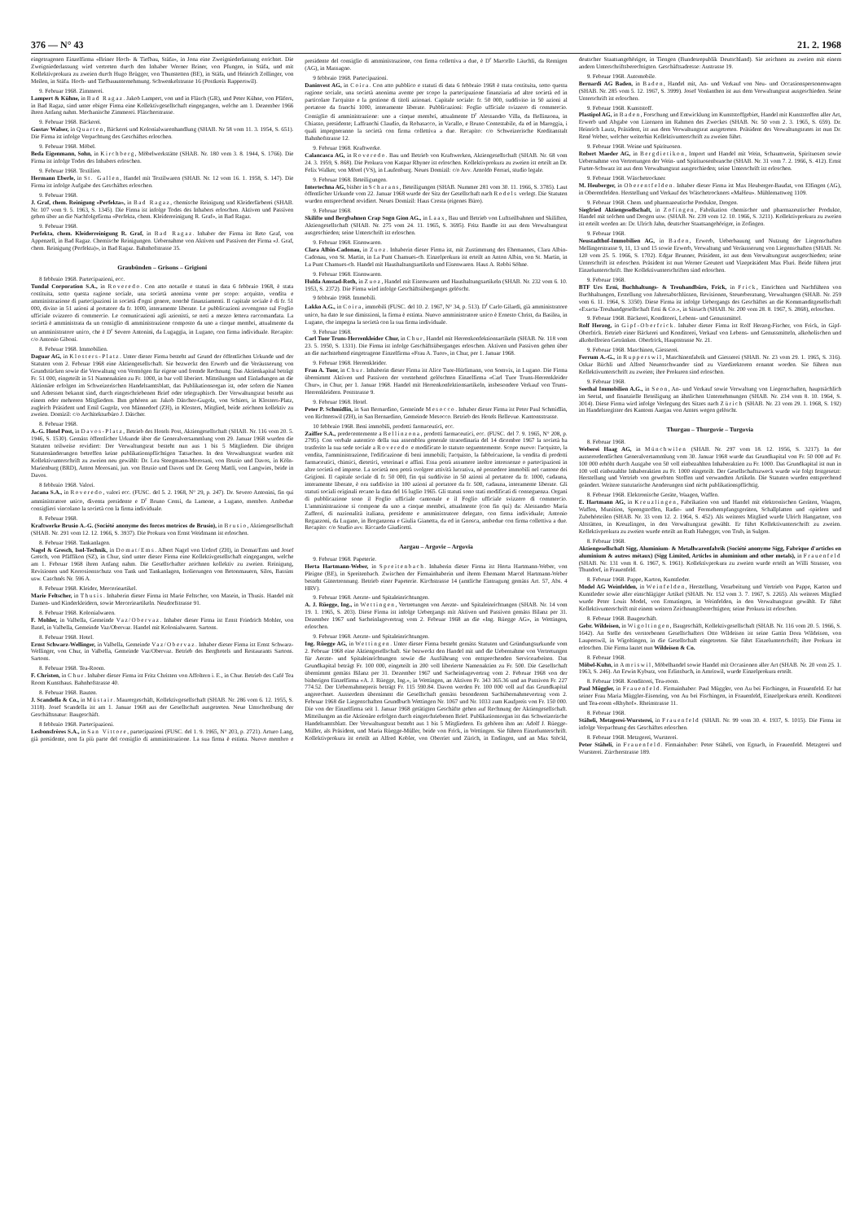376 — N° 43 21. 2. 1968
eingetragenen Einzelfirma «Briner Hoch- & Tiefbau, Stäfa», in Jona eine Zweigniederlassung errichtet. Die Zweigniederlassung wird vertreten durch den Inhaber Werner Briner, von Pfungen, in Stäfa, und mit Kollektivprokura zu zweien durch Hugo Brügger, von Thunstetten (BE), in Stäfa, und Heinrich Zollinger, von Meilen, in Stäfa. Hoch- und Tiefbauunternehmung. Schwenkelstrasse 16 (Postkreis Rapperswil).
9. Februar 1968. Zimmerei.
Lampert & Kühne, in Bad Ragaz. Jakob Lampert, von und in Fläsch (GR), und Peter Kühne, von Pfäfers, in Bad Ragaz, sind unter obiger Firma eine Kollektivgesellschaft eingegangen, welche am 1. Dezember 1966 ihren Anfang nahm. Mechanische Zimmerei. Fläscherstrasse.
9. Februar 1968. Bäckerei.
Gustav Walser, in Quarten, Bäckerei und Kolonialwarenhandlung (SHAB. Nr 58 vom 11. 3. 1954, S. 651). Die Firma ist infolge Verpachtung des Geschäftes erloschen.
9. Februar 1968. Möbel.
Beda Eigenmann, Sohn, in Kirchberg, Möbelwerkstätte (SHAB. Nr. 180 vom 3. 8. 1944, S. 1766). Die Firma ist infolge Todes des Inhabers erloschen.
9. Februar 1968. Textilien.
Hermann Eberle, in St. Gallen, Handel mit Textilwaren (SHAB. Nr. 12 vom 16. 1. 1958, S. 147). Die Firma ist infolge Aufgabe des Geschäftes erloschen.
9. Februar 1968.
J. Graf, chem. Reinigung «Perfekta», in Bad Ragaz, chemische Reinigung und Kleiderfärberei (SHAB. Nr. 107 vom 9. 5. 1963, S. 1345). Die Firma ist infolge Todes des Inhabers erloschen. Aktiven und Passiven gehen über an die Nachfolgefirma «Perfekta, chem. Kleiderreinigung R. Graf», in Bad Ragaz.
9. Februar 1968.
Perfekta, chem. Kleiderreinigung R. Graf, in Bad Ragaz. Inhaber der Firma ist Reto Graf, von Appenzell, in Bad Ragaz. Chemische Reinigungen. Uebernahme von Aktiven und Passiven der Firma «J. Graf, chem. Reinigung (Perfekta)», in Bad Ragaz. Bahnhofstrasse 35.
Graubünden – Grisons – Grigioni
8 febbraio 1968. Partecipazioni, ecc.
Tundal Corporation S.A., in Roveredo. Con atto notarile e statuti in data 6 febbraio 1968, è stata costituita, sotto questa ragione sociale, una società anonima vente per scopo: acquisto, vendita e amministrazione di partecipazioni in società d'ogni genere, nonchè finanziamenti. Il capitale sociale è di fr. 51 000, diviso in 51 azioni al portatore da fr. 1000, interamente liberate. Le pubblicazioni avvengono sul Foglio ufficiale svizzero di commercio. Le comunicazioni agli azionisti, se noti a mezzo lettera raccomandata. La società è amministrata da un consiglio di amministrazione composto da uno a cinque membri, attualmente da un amministratore unico, che è D<sup>r</sup> Severo Antonini, da Lugaggia, in Lugano, con firma individuale. Recapito: c/o Antonio Giboni.
8. Februar 1968. Immobilien.
Daguar AG, in Klosters-Platz. Unter dieser Firma besteht auf Grund der öffentlichen Urkunde und der Statuten vom 2. Februar 1968 eine Aktiengesellschaft. Sie bezweckt den Erwerb und die Veräusserung von Grundstücken sowie die Verwaltung von Vermögen für eigene und fremde Rechnung. Das Aktienkapital beträgt Fr. 51 000, eingeteilt in 51 Namenaktien zu Fr. 1000, in bar voll liberiert. Mitteilungen und Einladungen an die Aktionäre erfolgen im Schweizerischen Handelsamtsblatt, das Publikationsorgan ist, oder sofern die Namen und Adressen bekannt sind, durch eingeschriebenen Brief oder telegraphisch. Der Verwaltungsrat besteht aus einem oder mehreren Mitgliedern. Ihm gehören an: Jakob Däscher-Gugolz, von Schiers, in Klosters-Platz, zugleich Präsident und Emil Gugolz, von Männedorf (ZH), in Klosters, Mitglied, beide zeichnen kollektiv zu zweien. Domizil: c/o Architekturbüro J. Däscher.
8. Februar 1968.
A.-G. Hotel Post, in Davos-Platz, Betrieb des Hotels Post, Aktiengesellschaft (SHAB. Nr. 116 vom 20. 5. 1946, S. 1530). Gemäss öffentlicher Urkunde über die Generalversammlung vom 29. Januar 1968 wurden die Statuten teilweise revidiert: Der Verwaltungsrat besteht nun aus 1 bis 5 Mitgliedern. Die übrigen Statutenänderungen betreffen keine publikationspflichtigen Tatsachen. In den Verwaltungsrat wurden mit Kollektivunterschrift zu zweien neu gewählt: Dr. Lea Steegmann-Morosani, von Brusio und Davos, in Köln-Marienburg (BRD), Anton Morosani, jun. von Brusio und Davos und Dr. Georg Mattli, von Langwies, beide in Davos.
8 febbraio 1968. Valori.
Jacana S.A., in Roveredo, valori ecc. (FUSC. del 5. 2. 1968, N° 29, p. 247). Dr. Severo Antonini, fin qui amministratore unico, diventa presidente e D<sup>r</sup> Bruno Censi, da Lamone, a Lugano, membro. Ambedue consiglieri vincolano la società con la firma individuale.
8. Februar 1968.
Kraftwerke Brusio A.-G. (Société anonyme des forces motrices de Brusio), in Brusio, Aktiengesellschaft (SHAB. Nr. 291 vom 12. 12. 1966, S. 3937). Die Prokura von Ernst Weidmann ist erloschen.
8. Februar 1968. Tankanlagen.
Nagel & Gresch, Isol-Technik, in Domat/Ems. Albert Nagel von Urdorf (ZH), in Domat/Ems und Josef Gresch, von Pfäffikon (SZ), in Chur, sind unter dieser Firma eine Kollektivgesellschaft eingegangen, welche am 1. Februar 1968 ihren Anfang nahm. Die Gesellschafter zeichnen kollektiv zu zweien. Reinigung, Revisionen und Korrosionsschutz von Tank und Tankanlagen, Isolierungen von Betonmauern, Silos, Bassins usw. Caschnés Nr. 596 A.
8. Februar 1968. Kleider, Mercerieartikel.
Marie Feltscher, in Thusis. Inhaberin dieser Firma ist Marie Feltscher, von Masein, in Thusis. Handel mit Damen- und Kinderkleidern, sowie Mercerieartikeln. Neudorfstrasse 91.
8. Februar 1968. Kolonialwaren.
F. Mohler, in Valbella, Gemeinde Vaz/Obervaz. Inhaber dieser Firma ist Ernst Friedrich Mohler, von Basel, in Valbella, Gemeinde Vaz/Obervaz. Handel mit Kolonialwaren. Sartons.
8. Februar 1968. Hotel.
Ernst Schwarz-Wellinger, in Valbella, Gemeinde Vaz/Obervaz. Inhaber dieser Firma ist Ernst Schwarz-Wellinger, von Chur, in Valbella, Gemeinde Vaz/Obervaz. Betrieb des Berghotels und Restaurants Sartons. Sartons.
8. Februar 1968. Tea-Room.
F. Christen, in Chur. Inhaber dieser Firma ist Fritz Christen von Affoltern i. E., in Chur. Betrieb des Café Tea Room Kunsthaus. Bahnhofstrasse 40.
8. Februar 1968. Bauten.
J. Scandella & Co., in Müstair. Maurergeschäft, Kollektivgesellschaft (SHAB. Nr. 286 vom 6. 12. 1955, S. 3118). Josef Scandella ist am 1. Januar 1968 aus der Gesellschaft ausgetreten. Neue Umschreibung der Geschäftsnatur: Baugeschäft.
8 febbraio 1968. Partecipazioni.
Lesbonsfrères S.A., in San Vittore, partecipazioni (FUSC. del 1. 9. 1965, N° 203, p. 2721). Arturo Lang, già presidente, non fa più parte del consiglio di amministrazione. La sua firma è estinta. Nuovo membro e presidente del consiglio di amministrazione, con firma collettiva a due, è D<sup>r</sup> Marcello Läuchli, da Remigen (AG), in Massagno.
9 febbraio 1968. Partecipazioni.
Daninvest AG, in Coira. Con atto pubblico e statuti di data 6 febbraio 1968 è stata costituita, sotto questa ragione sociale, una società anonima avente per scopo la partecipazione finanziaria ad altre società ed in particolare l'acquisto e la gestione di titoli azionari. Capitale sociale: fr. 50 000, suddiviso in 50 azioni al portatore da franchi 1000, interamente liberate. Pubblicazioni: Foglio ufficiale svizzero di commercio. Consiglio di amministrazione: uno a cinque membri, attualmente D<sup>r</sup> Alessandro Villa, da Bellinzona, in Chiasso, presidente; Laffranchi Claudio, da Robasacco, in Vacallo, e Bruno Contestabile, da ed in Maroggia, i quali impegneranno la società con firma collettiva a due. Recapito: c/o Schweizerische Kreditanstalt Bahnhofstrasse 12.
9. Februar 1968. Kraftwerke.
Calancasca AG, in Roveredo. Bau und Betrieb von Kraftwerken, Aktiengesellschaft (SHAB. Nr. 68 vom 24. 3. 1959, S. 868). Die Prokura von Kaspar Rhyner ist erloschen. Kollektivprokura zu zweien ist erteilt an Dr. Felix Walker, von Mörel (VS), in Laufenburg. Neues Domizil: c/o Avv. Arnoldo Ferrari, studio legale.
9. Februar 1968. Beteiligungen.
Intertechna AG, bisher in Scharans, Beteiligungen (SHAB. Nummer 281 vom 30. 11. 1966, S. 3785). Laut öffentlicher Urkunde vom 22. Januar 1968 wurde der Sitz der Gesellschaft nach Rodels verlegt. Die Statuten wurden entsprechend revidiert. Neues Domizil: Haus Cresta (eigenes Büro).
9. Februar 1968.
Skilifte und Bergbahnen Crap Sogn Gion AG., in Laax, Bau und Betrieb von Luftseilbahnen und Skiliften, Aktiengesellschaft (SHAB. Nr. 275 vom 24. 11. 1965, S. 3695). Fritz Bandle ist aus dem Verwaltungsrat ausgeschieden; seine Unterschrift ist erloschen.
9. Februar 1968. Eisenwaren.
Clara Albin-Cadonau, in Zuoz. Inhaberin dieser Firma ist, mit Zustimmung des Ehemannes, Clara Albin-Cadonau, von St. Martin, in La Punt Chamues-ch. Einzelprokura ist erteilt an Anton Albin, von St. Martin, in La Punt Chamues-ch. Handel mit Haushaltungsartikeln und Eisenwaren. Haus A. Robbi Söhne.
9. Februar 1968. Eisenwaren.
Hulda Amstad-Roth, in Zuoz, Handel mit Eisenwaren und Haushaltungsartikeln (SHAB. Nr. 232 vom 6. 10. 1953, S. 2372). Die Firma wird infolge Geschäftsüberganges gelöscht.
9 febbraio 1968. Immobili.
Lakko A.G., in Coira, immobili (FUSC. del 10. 2. 1967, N° 34, p. 513). D<sup>r</sup> Carlo Gilardi, già amministratore unico, ha dato le sue dimissioni, la firma è estinta. Nuovo amministratore unico è Ernesto Christ, da Basilea, in Lugano, che impegna la società con la sua firma individuale.
9. Februar 1968.
Carl Tuor Truns-Herrenkleider Chur, in Chur, Handel mit Herrenkonfektionsartikeln (SHAB. Nr. 118 vom 23. 5. 1950, S. 1331). Die Firma ist infolge Geschäftsüberganges erloschen. Aktiven und Passiven gehen über an die nachstehend eingetragene Einzelfirma «Frau A. Tuor», in Chur, per 1. Januar 1968.
9. Februar 1968. Herrenkleider.
Frau A. Tuor, in Chur. Inhaberin dieser Firma ist Alice Tuor-Hürlimann, von Somvix, in Lugano. Die Firma übernimmt Aktiven und Passiven der vorstehend gelöschten Einzelfirma «Carl Tuor Truns-Herrenkleider Chur», in Chur, per 1. Januar 1968. Handel mit Herrenkonfektionsartikeln, insbesondere Verkauf von Truns-Herrenkleidern. Poststrasse 9.
9. Februar 1968. Hotel.
Peter P. Schmidlin, in San Bernardino, Gemeinde Mesocco. Inhaber dieser Firma ist Peter Paul Schmidlin, von Richterswil (ZH), in San Bernardino, Gemeinde Mesocco. Betrieb des Hotels Bellevue. Kantonsstrasse.
10 febbraio 1968. Beni immobili, prodotti farmaceutici, ecc.
Zaiffer S.A., predecentemente a Bellinzona, prodotti farmaceutici, ecc. (FUSC. del 7. 9. 1965, N° 208, p. 2795). Con verbale autentico della sua assemblea generale straordinaria del 14 dicembre 1967 la società ha trasferito la sua sede sociale a Roveredo e modificato lo statuto seguentemente. Scopo nuovo: l'acquisto, la vendita, l'amministrazione, l'edificazione di beni immobili; l'acquisto, la fabbricazione, la vendita di prodotti farmaceutici, chimici, dietetici, veterinari e affini. Essa potrà assumere inoltre intressenze o partecipazioni in altre società od imprese. La società non potrà svolgere attività lucrativa, nè possedere immobili nel cantone dei Grigioni. Il capitale sociale di fr. 50 000, fin qui suddiviso in 50 azioni al portatore da fr. 1000, cadauna, interamente liberate, è ora suddiviso in 100 azioni al portatore da fr. 500, cadauna, interamente liberate. Gli statuti sociali originali recano la data del 16 luglio 1965. Gli statuti sono stati modificati di conseguenza. Organi di pubblicazione sono il Foglio ufficiale cantonale e il Foglio ufficiale svizzero di commercio. L'amministrazione si compone da uno a cinque membri, attualmente (con fin qui) da: Alessandro Maria Zafferri, di nazionalità italiana, presidente e amministratore delegato, con firma individuale; Antonio Regazzoni, da Lugano, in Breganzona e Giulia Gianetta, da ed in Gnosca, ambedue con firma collettiva a due. Recapito: c/o Studio avv. Riccardo Giudicetti.
Aargau – Argovie – Argovia
9. Februar 1968. Papeterie.
Herta Hartmann-Weber, in Spreitenbach. Inhaberin dieser Firma ist Herta Hartmann-Weber, von Pleigne (BE), in Spreitenbach. Zwischen der Firmainhaberin und ihrem Ehemann Marcel Hartmann-Weber besteht Gütertrennung. Betrieb einer Papeterie. Kirchstrasse 14 (amtliche Eintragung gemäss Art. 57, Abs. 4 HRV).
9. Februar 1968. Aerzte- und Spitaleinrichtungen.
A. J. Rüegge, Ing., in Wettingen, Vertretungen von Aerzte- und Spitaleinrichtungen (SHAB. Nr. 14 vom 19. 1. 1965, S. 203). Diese Firma ist infolge Uebergangs mit Aktiven und Passiven gemäss Bilanz per 31. Dezember 1967 und Sacheinlagevertrag vom 2. Februar 1968 an die «Ing. Rüegge AG», in Wettingen, erloschen.
9. Februar 1968. Aerzte- und Spitaleinrichtungen.
Ing. Rüegge AG, in Wettingen. Unter dieser Firma besteht gemäss Statuten und Gründungsurkunde vom 2. Februar 1968 eine Aktiengesellschaft. Sie bezweckt den Handel mit und die Uebernahme von Vertretungen für Aerzte- und Spitaleinrichtungen sowie die Ausführung von entsprechenden Servicearbeiten. Das Grundkapital beträgt Fr. 100 000, eingeteilt in 200 voll liberierte Namenaktien zu Fr. 500. Die Gesellschaft übernimmt gemäss Bilanz per 31. Dezember 1967 und Sacheinlagevertrag vom 2. Februar 1968 von der bisherigen Einzelfirma «A. J. Rüegge, Ing.», in Wettingen, an Aktiven Fr. 343 365.36 und an Passiven Fr. 227 774.52. Der Uebernahmepreis beträgt Fr. 115 590.84. Davon werden Fr. 100 000 voll auf das Grundkapital angerechnet. Ausserdem übernimmt die Gesellschaft gemäss besonderem Sachübernahmevertrag vom 2. Februar 1968 die Liegenschaften Grundbuch Wettingen Nr. 1067 und Nr. 1033 zum Kaufpreis von Fr. 150 000. Die von der Einzelfirma seit 1. Januar 1968 getätigten Geschäfte gehen auf Rechnung der Aktiengesellschaft. Mitteilungen an die Aktionäre erfolgen durch eingeschriebenen Brief. Publikationsorgan ist das Schweizerische Handelsamtsblatt. Der Verwaltungsrat besteht aus 1 bis 5 Mitgliedern. Es gehören ihm an: Adolf J. Rüegge-Müller, als Präsident, und Maria Rüegge-Müller, beide von Frick, in Wettingen. Sie führen Einzelunterschrift. Kollektivprokura ist erteilt an Alfred Kobler, von Oberriet und Zürich, in Endingen, und an Max Stöckl, deutscher Staatsangehöriger, in Tiengen (Bundesrepublik Deutschland). Sie zeichnen zu zweien mit einem andern Unterschriftsberechtigten. Geschäftsadresse: Austrasse 19.
9. Februar 1968. Automobile.
Bernardi AG Baden, in Baden, Handel mit, An- und Verkauf von Neu- und Occasionspersonenwagen (SHAB. Nr. 285 vom 5. 12. 1967, S. 3999). Josef Vonlanthen ist aus dem Verwaltungsrat ausgeschieden. Seine Unterschrift ist erloschen.
9. Februar 1968. Kunststoff.
Plastipol AG, in Baden, Forschung und Entwicklung im Kunststoffgebiet, Handel mit Kunststoffen aller Art, Erwerb und Abgabe von Lizenzen im Rahmen des Zweckes (SHAB. Nr. 50 vom 2. 3. 1965, S. 659). Dr. Heinrich Lautz, Präsident, ist aus dem Verwaltungsrat ausgetreten. Präsident des Verwaltungsrates ist nun Dr. René Weber, welcher weiterhin Kollektivunterschrift zu zweien führt.
9. Februar 1968. Weine und Spirituosen.
Robert Maeder AG, in Bergdietikon, Import und Handel mit Wein, Schaumwein, Spirituosen sowie Uebernahme von Vertretungen der Wein- und Spirituosenbranche (SHAB. Nr. 31 vom 7. 2. 1966, S. 412). Ernst Furter-Schwarz ist aus dem Verwaltungsrat ausgeschieden; seine Unterschrift ist erloschen.
9. Februar 1968. Wäschetrockner.
M. Heuberger, in Oberentfelden. Inhaber dieser Firma ist Max Heuberger-Baudat, von Elfingen (AG), in Oberentfelden. Herstellung und Verkauf des Wäschetrockners «MaHeu». Mühlemattweg 1109.
9. Februar 1968. Chem. und pharmazeutische Produkte, Drogen.
Siegfried Aktiengesellschaft, in Zofingen, Fabrikation chemischer und pharmazeutischer Produkte, Handel mit solchen und Drogen usw. (SHAB. Nr. 239 vom 12. 10. 1966, S. 3211). Kollektivprokura zu zweien ist erteilt worden an: Dr. Ulrich Jahn, deutscher Staatsangehöriger, in Zofingen.
9. Februar 1968.
Neustadthof-Immobilien AG, in Baden, Erwerb, Ueberbauung und Nutzung der Liegenschaften Mellingerstrasse 9, 11, 13 und 15 sowie Erwerb, Verwaltung und Veräusserung von Liegenschaften (SHAB. Nr. 120 vom 25. 5. 1966, S. 1702). Edgar Brunner, Präsident, ist aus dem Verwaltungsrat ausgeschieden; seine Unterschrift ist erloschen. Präsident ist nun Werner Greutert und Vizepräsident Max Fluri. Beide führen jetzt Einzelunterschrift. Ihre Kollektivunterschriften sind erloschen.
9. Februar 1968.
BTF Urs Erni, Buchhaltungs- & Treuhandbüro, Frick, in Frick, Einrichten und Nachführen von Buchhaltungen, Erstellung von Jahresabschlüssen, Revisionen, Steuerberatung, Verwaltungen (SHAB. Nr. 259 vom 6. 11. 1964, S. 3350). Diese Firma ist infolge Uebergangs des Geschäftes an die Kommanditgesellschaft «Exacta-Treuhandgesellschaft Erni & Co.», in Sissach (SHAB. Nr. 200 vom 28. 8. 1967, S. 2868), erloschen.
9. Februar 1968. Bäckerei, Konditorei, Lebens- und Genussmittel.
Rolf Herzog, in Gipf-Oberfrick. Inhaber dieser Firma ist Rolf Herzog-Fischer, von Frick, in Gipf-Oberfrick. Betrieb einer Bäckerei und Konditorei, Verkauf von Lebens- und Genussmitteln, alkoholischen und alkoholfreien Getränken. Oberfrick, Hauptstrasse Nr. 21.
9. Februar 1968. Maschinen, Giesserei.
Ferrum A.-G., in Rupperswil, Maschinenfabrik und Giesserei (SHAB. Nr. 23 vom 29. 1. 1965, S. 316). Oskar Büchli und Alfred Neuenschwander sind zu Vizedirektoren ernannt worden. Sie führen nun Kollektivunterschrift zu zweien; ihre Prokuren sind erloschen.
9. Februar 1968.
Seethal Immobilien A.G., in Seon, An- und Verkauf sowie Verwaltung von Liegenschaften, hauptsächlich im Seetal, und finanzielle Beteiligung an ähnlichen Unternehmungen (SHAB. Nr. 234 vom 8. 10. 1964, S. 3014). Diese Firma wird infolge Verlegung des Sitzes nach Zürich (SHAB. Nr. 23 vom 29. 1. 1968, S. 192) im Handelsregister des Kantons Aargau von Amtes wegen gelöscht.
Thurgau – Thurgovie – Turgovia
8. Februar 1968.
Weberei Haag AG, in Münchwilen (SHAB. Nr. 297 vom 18. 12. 1956, S. 3217). In der ausserordentlichen Generalversammlung vom 30. Januar 1968 wurde das Grundkapital von Fr. 50 000 auf Fr. 100 000 erhöht durch Ausgabe von 50 voll einbezahlten Inhaberaktien zu Fr. 1000. Das Grundkapital ist nun in 100 voll einbezahlte Inhaberaktien zu Fr. 1000 eingeteilt. Der Gesellschaftszweck wurde wie folgt festgesetzt: Herstellung und Vertrieb von gewebten Stoffen und verwandten Artikeln. Die Statuten wurden entsprechend geändert. Weitere statutarische Aenderungen sind nicht publikationspflichtig.
8. Februar 1968. Elektronische Geräte, Waagen, Waffen.
E. Hartmann AG, in Kreuzlingen, Fabrikation von und Handel mit elektronischen Geräten, Waagen, Waffen, Munition, Sprengstoffen, Radio- und Fernsehempfangsgeräten, Schallplatten und -spielern und Zubehörteilen (SHAB. Nr. 33 vom 12. 2. 1964, S. 452). Als weiteres Mitglied wurde Ulrich Hangartner, von Altstätten, in Kreuzlingen, in den Verwaltungsrat gewählt. Er führt Kollektivunterschrift zu zweien. Kollektivprokura zu zweien wurde erteilt an Ruth Habegger, von Trub, in Sulgen.
8. Februar 1968.
Aktiengesellschaft Sigg, Aluminium- & Metallwarenfabrik (Société anonyme Sigg, Fabrique d'articles en aluminium & autres métaux) (Sigg Limited, Articles in aluminium and other metals), in Frauenfeld (SHAB. Nr. 131 vom 8. 6. 1967, S. 1961). Kollektivprokura zu zweien wurde erteilt an Willi Strasser, von Thundorf, in Frauenfeld.
8. Februar 1968. Pappe, Karton, Kunstleder.
Model AG Weinfelden, in Weinfelden, Herstellung, Verarbeitung und Vertrieb von Pappe, Karton und Kunstleder sowie aller einschlägiger Artikel (SHAB. Nr. 152 vom 3. 7. 1967, S. 2265). Als weiteres Mitglied wurde Peter Louis Model, von Ermatingen, in Weinfelden, in den Verwaltungsrat gewählt. Er führt Kollektivunterschrift mit einem weitern Zeichnungsberechtigten; seine Prokura ist erloschen.
8. Februar 1968. Baugeschäft.
Gebr. Wildeisen, in Wigoltingen, Baugeschäft, Kollektivgesellschaft (SHAB. Nr. 116 vom 20. 5. 1966, S. 1642). An Stelle des verstorbenen Gesellschafters Otto Wildeisen ist seine Gattin Dora Wildeisen, von Lauperswil, in Wigoltingen, in die Gesellschaft eingetreten. Sie führt Einzelunterschrift; ihre Prokura ist erloschen. Die Firma lautet nun Wildeisen & Co.
8. Februar 1968.
Möbel-Kuhn, in Amriswil, Möbelhandel sowie Handel mit Occasionen aller Art (SHAB. Nr. 20 vom 25. 1. 1963, S. 246). An Erwin Kyburz, von Erlinsbach, in Amriswil, wurde Einzelprokura erteilt.
8. Februar 1968. Konditorei, Tea-room.
Paul Müggler, in Frauenfeld. Firmainhaber: Paul Müggler, von Au bei Fischingen, in Frauenfeld. Er hat seiner Frau Maria Müggler-Eisenring, von Au bei Fischingen, in Frauenfeld, Einzelprokura erteilt. Konditorei und Tea-room «Rhyhof». Rheinstrasse 11.
8. Februar 1968.
Stäheli, Metzgerei-Wursterei, in Frauenfeld (SHAB. Nr. 99 vom 30. 4. 1937, S. 1015). Die Firma ist infolge Verpachtung des Geschäftes erloschen.
8. Februar 1968. Metzgerei, Wursterei.
Peter Stäheli, in Frauenfeld. Firmainhaber: Peter Stäheli, von Egnach, in Frauenfeld. Metzgerei und Wursterei. Zürcherstrasse 189.